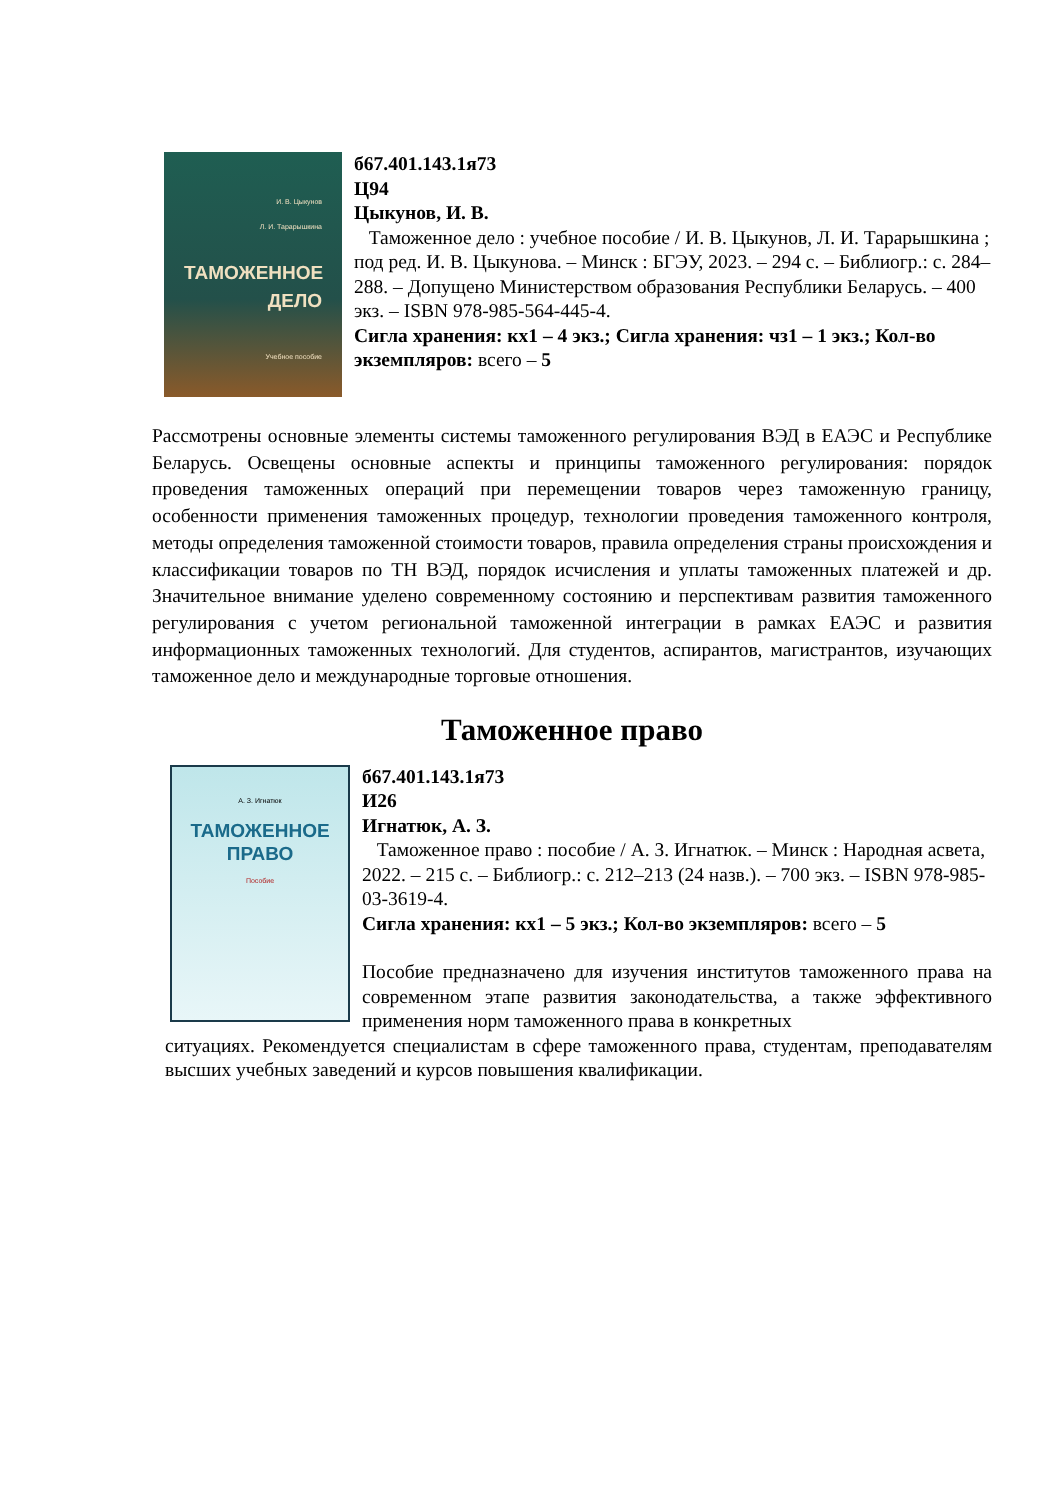И. В. Цыкунов
Л. И. Тарарышкина
ТАМОЖЕННОЕ
ДЕЛО
Учебное пособие
б67.401.143.1я73
Ц94
Цыкунов, И. В.
Таможенное дело : учебное пособие / И. В. Цыкунов, Л. И. Тарарышкина ; под ред. И. В. Цыкунова. – Минск : БГЭУ, 2023. – 294 с. – Библиогр.: с. 284–288. – Допущено Министерством образования Республики Беларусь. – 400 экз. – ISBN 978-985-564-445-4.
Сигла хранения: кх1 – 4 экз.; Сигла хранения: чз1 – 1 экз.; Кол-во экземпляров: всего – 5
Рассмотрены основные элементы системы таможенного регулирования ВЭД в ЕАЭС и Республике Беларусь. Освещены основные аспекты и принципы таможенного регулирования: порядок проведения таможенных операций при перемещении товаров через таможенную границу, особенности применения таможенных процедур, технологии проведения таможенного контроля, методы определения таможенной стоимости товаров, правила определения страны происхождения и классификации товаров по ТН ВЭД, порядок исчисления и уплаты таможенных платежей и др. Значительное внимание уделено современному состоянию и перспективам развития таможенного регулирования с учетом региональной таможенной интеграции в рамках ЕАЭС и развития информационных таможенных технологий. Для студентов, аспирантов, магистрантов, изучающих таможенное дело и международные торговые отношения.
Таможенное право
А. З. Игнатюк
ТАМОЖЕННОЕ
ПРАВО
Пособие
б67.401.143.1я73
И26
Игнатюк, А. З.
Таможенное право : пособие / А. З. Игнатюк. – Минск : Народная асвета, 2022. – 215 с. – Библиогр.: с. 212–213 (24 назв.). – 700 экз. – ISBN 978-985-03-3619-4.
Сигла хранения: кх1 – 5 экз.; Кол-во экземпляров: всего – 5
Пособие предназначено для изучения институтов таможенного права на современном этапе развития законодательства, а также эффективного применения норм таможенного права в конкретных
ситуациях. Рекомендуется специалистам в сфере таможенного права, студентам, преподавателям высших учебных заведений и курсов повышения квалификации.